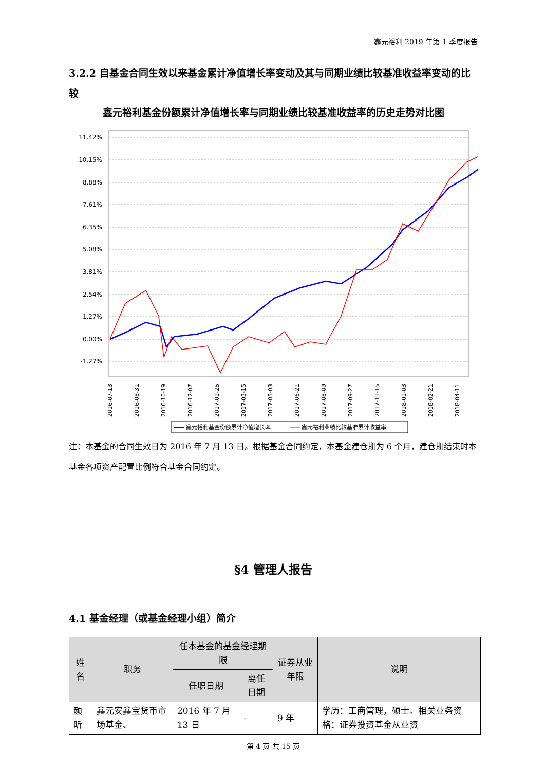鑫元裕利 2019 年第 1 季度报告
3.2.2 自基金合同生效以来基金累计净值增长率变动及其与同期业绩比较基准收益率变动的比较
鑫元裕利基金份额累计净值增长率与同期业绩比较基准收益率的历史走势对比图
11.42%
10.15%
8.88%
7.61%
6.35%
5.08%
3.81%
2.54%
1.27%
0.00%
-1.27%
2016-07-13
2016-08-31
2016-10-19
2016-12-07
2017-01-25
2017-03-15
2017-05-03
2017-06-21
2017-08-09
2017-09-27
2017-11-15
2018-01-03
2018-02-21
2018-04-11
鑫元裕利基金份额累计净值增长率
鑫元裕利业绩比较基准累计收益率
注：本基金的合同生效日为 2016 年 7 月 13 日。根据基金合同约定，本基金建仓期为 6 个月，建仓期结束时本基金各项资产配置比例符合基金合同约定。
§4 管理人报告
4.1 基金经理（或基金经理小组）简介
| 姓名 | 职务 | 任本基金的基金经理期限 | | 证券从业年限 | 说明 |
| --- | --- | --- | --- | --- | --- |
| | | 任职日期 | 离任日期 | | |
| 颜昕 | 鑫元安鑫宝货币市场基金、 | 2016 年 7 月 13 日 | - | 9 年 | 学历：工商管理，硕士。相关业务资格：证券投资基金从业资 |
第 4 页 共 15 页